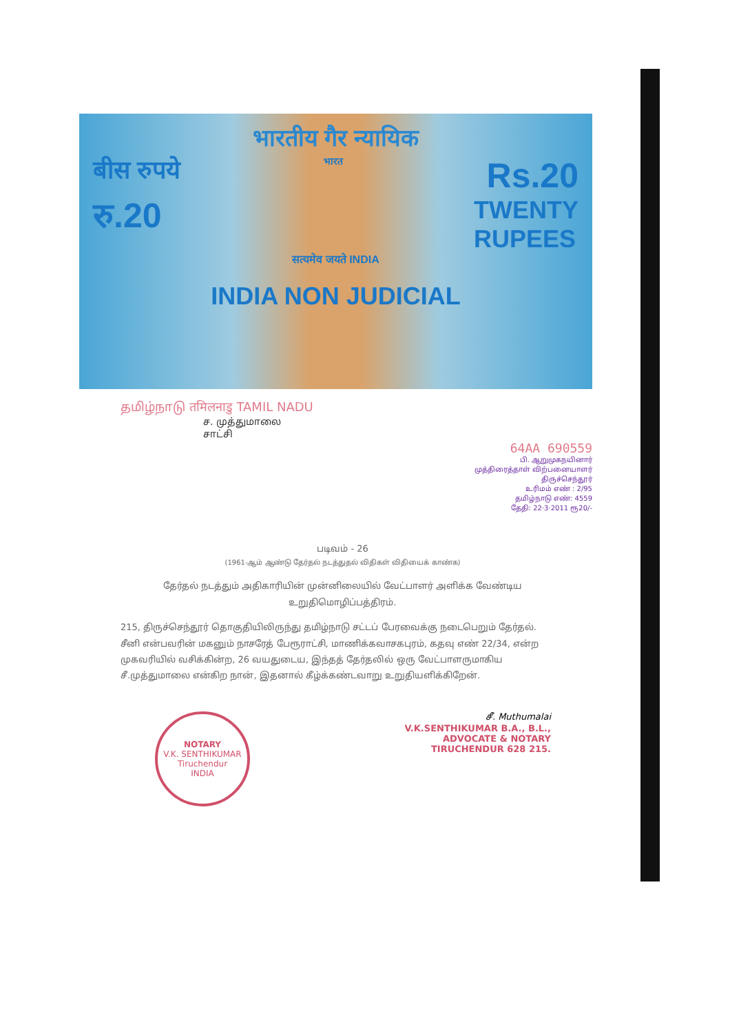भारतीय गैर न्यायिक
बीस रुपये भारत Rs.20
रु.20 TWENTY
RUPEES
सत्यमेव जयते INDIA
INDIA NON JUDICIAL
தமிழ்நாடு तमिलनाडु TAMIL NADU
ச. முத்துமாலை
சாட்சி
64AA 690559
பி. ஆறுமுகநயினார்
முத்திரைத்தாள் விற்பனையாளர்
திருச்செந்தூர்
உரிமம் எண் : 2/95
தமிழ்நாடு எண்: 4559
தேதி: 22·3·2011 ரூ20/-
படிவம் - 26
(1961-ஆம் ஆண்டு தேர்தல் நடத்துதல் விதிகள் விதியைக் காண்க)
தேர்தல் நடத்தும் அதிகாரியின் முன்னிலையில் வேட்பாளர் அளிக்க வேண்டிய உறுதிமொழிப்பத்திரம்.
215, திருச்செந்தூர் தொகுதியிலிருந்து தமிழ்நாடு சட்டப் பேரவைக்கு நடைபெறும் தேர்தல்.
சீனி என்பவரின் மகனும் நாசரேத் பேரூராட்சி, மாணிக்கவாசகபுரம், கதவு எண் 22/34, என்ற முகவரியில் வசிக்கின்ற, 26 வயதுடைய, இந்தத் தேர்தலில் ஒரு வேட்பாளருமாகிய சீ.முத்துமாலை என்கிற நான், இதனால் கீழ்க்கண்டவாறு உறுதியளிக்கிறேன்.
NOTARY
V.K. SENTHIKUMAR
Tiruchendur
INDIA
சீ. Muthumalai
V.K.SENTHIKUMAR B.A., B.L.,
ADVOCATE & NOTARY
TIRUCHENDUR 628 215.